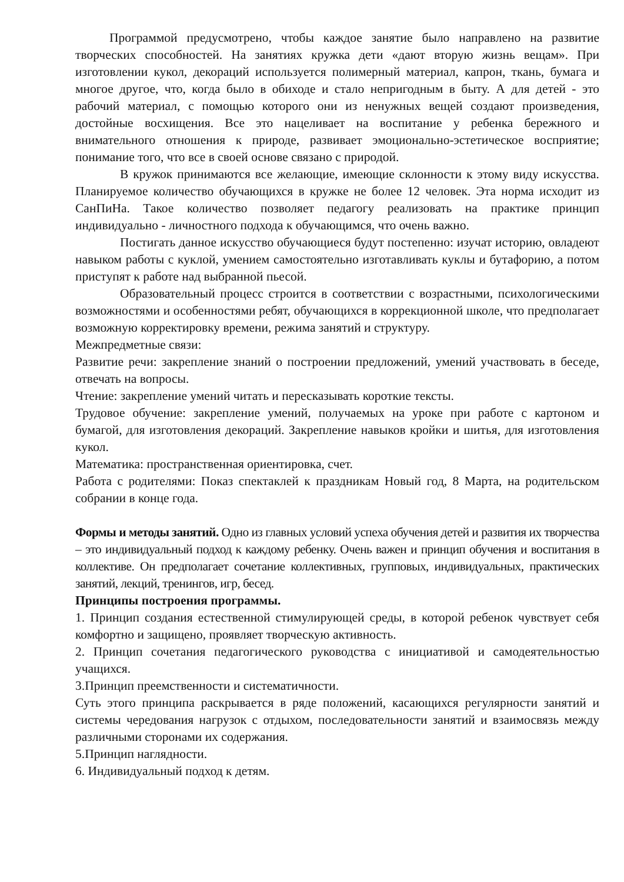Программой предусмотрено, чтобы каждое занятие было направлено на развитие творческих способностей. На занятиях кружка дети «дают вторую жизнь вещам». При изготовлении кукол, декораций используется полимерный материал, капрон, ткань, бумага и многое другое, что, когда было в обиходе и стало непригодным в быту. А для детей - это рабочий материал, с помощью которого они из ненужных вещей создают произведения, достойные восхищения. Все это нацеливает на воспитание у ребенка бережного и внимательного отношения к природе, развивает эмоционально-эстетическое восприятие; понимание того, что все в своей основе связано с природой.
В кружок принимаются все желающие, имеющие склонности к этому виду искусства. Планируемое количество обучающихся в кружке не более 12 человек. Эта норма исходит из СанПиНа. Такое количество позволяет педагогу реализовать на практике принцип индивидуально - личностного подхода к обучающимся, что очень важно.
Постигать данное искусство обучающиеся будут постепенно: изучат историю, овладеют навыком работы с куклой, умением самостоятельно изготавливать куклы и бутафорию, а потом приступят к работе над выбранной пьесой.
Образовательный процесс строится в соответствии с возрастными, психологическими возможностями и особенностями ребят, обучающихся в коррекционной школе, что предполагает возможную корректировку времени, режима занятий и структуру.
Межпредметные связи:
Развитие речи: закрепление знаний о построении предложений, умений участвовать в беседе, отвечать на вопросы.
Чтение: закрепление умений читать и пересказывать короткие тексты.
Трудовое обучение: закрепление умений, получаемых на уроке при работе с картоном и бумагой, для изготовления декораций. Закрепление навыков кройки и шитья, для изготовления кукол.
Математика: пространственная ориентировка, счет.
Работа с родителями: Показ спектаклей к праздникам Новый год, 8 Марта, на родительском собрании в конце года.
Формы и методы занятий. Одно из главных условий успеха обучения детей и развития их творчества – это индивидуальный подход к каждому ребенку. Очень важен и принцип обучения и воспитания в коллективе. Он предполагает сочетание коллективных, групповых, индивидуальных, практических занятий, лекций, тренингов, игр, бесед.
Принципы построения программы.
1. Принцип создания естественной стимулирующей среды, в которой ребенок чувствует себя комфортно и защищено, проявляет творческую активность.
2. Принцип сочетания педагогического руководства с инициативой и самодеятельностью учащихся.
3.Принцип преемственности и систематичности.
Суть этого принципа раскрывается в ряде положений, касающихся регулярности занятий и системы чередования нагрузок с отдыхом, последовательности занятий и взаимосвязь между различными сторонами их содержания.
5.Принцип наглядности.
6. Индивидуальный подход к детям.